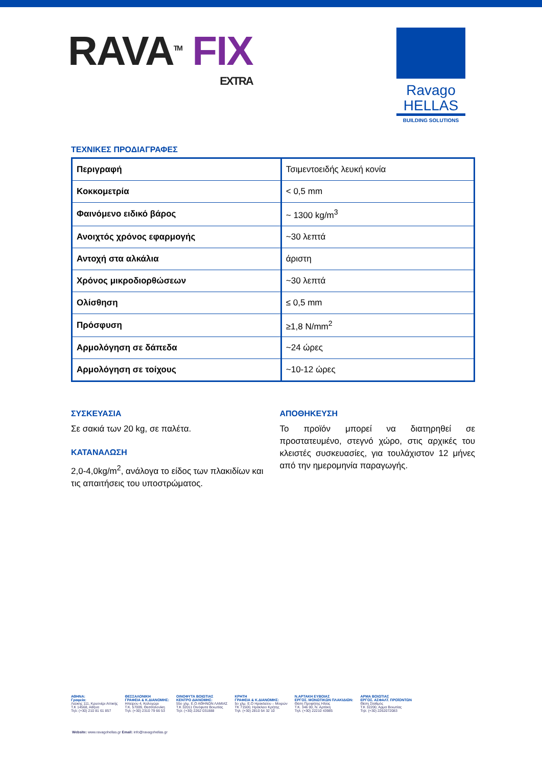RAVA<sup>TM</sup> FIX
EXTRA
Ravago
HELLAS
BUILDING SOLUTIONS
ΤΕΧΝΙΚΕΣ ΠΡΟΔΙΑΓΡΑΦΕΣ
| Περιγραφή | Τσιμεντοειδής λευκή κονία |
| Κοκκομετρία | < 0,5 mm |
| Φαινόμενο ειδικό βάρος | ~ 1300 kg/m<sup>3</sup> |
| Ανοιχτός χρόνος εφαρμογής | ~30 λεπτά |
| Αντοχή στα αλκάλια | άριστη |
| Χρόνος μικροδιορθώσεων | ~30 λεπτά |
| Ολίσθηση | ≤ 0,5 mm |
| Πρόσφυση | ≥1,8 N/mm<sup>2</sup> |
| Αρμολόγηση σε δάπεδα | ~24 ώρες |
| Αρμολόγηση σε τοίχους | ~10-12 ώρες |
ΣΥΣΚΕΥΑΣΙΑ
Σε σακιά των 20 kg, σε παλέτα.
ΚΑΤΑΝΑΛΩΣΗ
2,0-4,0kg/m<sup>2</sup>, ανάλογα το είδος των πλακιδίων και τις απαιτήσεις του υποστρώματος.
ΑΠΟΘΗΚΕΥΣΗ
Το προϊόν μπορεί να διατηρηθεί σε προστατευμένο, στεγνό χώρο, στις αρχικές του κλειστές συσκευασίες, για τουλάχιστον 12 μήνες από την ημερομηνία παραγωγής.
ΑΘΗΝΑ:
Γραφεία:
Λεύκης 111, Κρυονέρι Αττικής
Τ.Κ 14568, Αθήνα
Τηλ: (+30) 210 81 61 857
ΘΕΣΣΑΛΟΝΙΚΗ
ΓΡΑΦΕΙΑ & Κ.ΔΙΑΝΟΜΗΣ:
Ηπείρου 4, Καλοχώρι
Τ.Κ. 57009, Θεσσαλονίκη
Τηλ: (+30) 2310 79 66 53
ΟΙΝΟΦΥΤΑ ΒΟΙΩΤΙΑΣ
ΚΕΝΤΡΟ ΔΙΑΝΟΜΗΣ:
55ο χλμ. Ε.Ο ΑΘΗΝΩΝ ΛΑΜΙΑΣ
Τ.Κ 32011 Οινόφυτα Βοιωτίας
Τηλ: (+30) 2262 031888
ΚΡΗΤΗ
ΓΡΑΦΕΙΑ & Κ.ΔΙΑΝΟΜΗΣ:
5ο χλμ. Ε.Ο Ηρακλείου – Μοιρών
ΤΚ 71500, Ηράκλειο Κρήτης
Τηλ: (+30) 2810 54 32 10
Ν.ΑΡΤΑΚΗ ΕΥΒΟΙΑΣ
ΕΡΓΟΣ. ΜΟΝΩΤΙΚΩΝ ΠΛΑΚΙΔΙΩΝ:
Θέση Προφήτης Ηλίας
Τ.Κ. 346 00, Ν. Αρτάκη
Τηλ: (+30) 22210 43985
ΑΡΜΑ ΒΟΙΩΤΙΑΣ
ΕΡΓΟΣ. ΑΣΦΑΛΤ. ΠΡΟΪΟΝΤΩΝ
Θέση Σταθμός
Τ.Κ 32200, Άρμα Βοιωτίας
Τηλ: (+30) 2262072083
Website: www.ravagohellas.gr Email: info@ravagohellas.gr